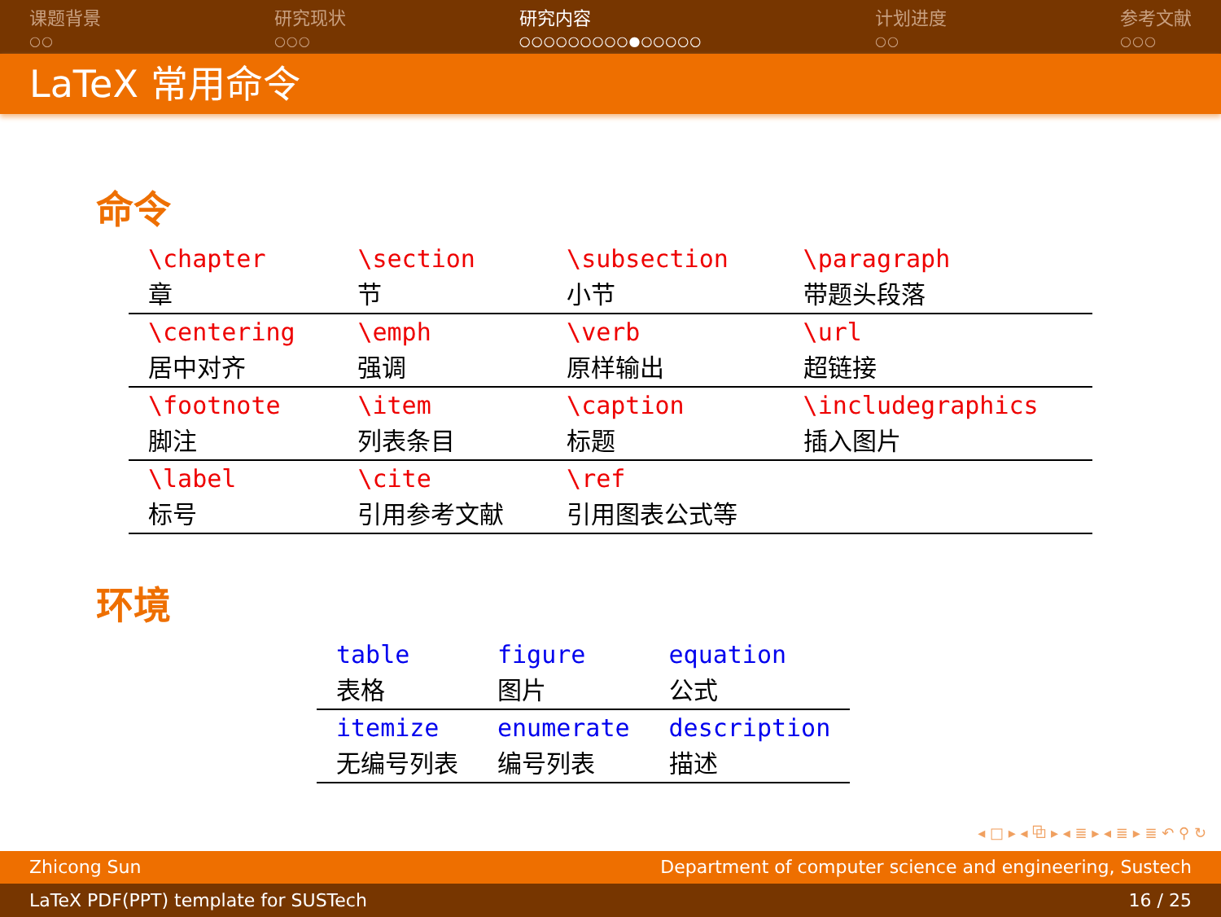课题背景
○○
研究现状
○○○
研究内容
○○○○○○○○○●○○○○○
计划进度
○○
参考文献
○○○
LaTeX 常用命令
命令
| \chapter 章 | \section 节 | \subsection 小节 | \paragraph 带题头段落 |
| \centering 居中对齐 | \emph 强调 | \verb 原样输出 | \url 超链接 |
| \footnote 脚注 | \item 列表条目 | \caption 标题 | \includegraphics 插入图片 |
| \label 标号 | \cite 引用参考文献 | \ref 引用图表公式等 | |
环境
| table 表格 | figure 图片 | equation 公式 |
| itemize 无编号列表 | enumerate 编号列表 | description 描述 |
◂ □ ▸ ◂ ⧉ ▸ ◂ ≣ ▸ ◂ ≣ ▸ ≣ ↶ ⚲ ↻
Zhicong Sun Department of computer science and engineering, Sustech
LaTeX PDF(PPT) template for SUSTech 16 / 25